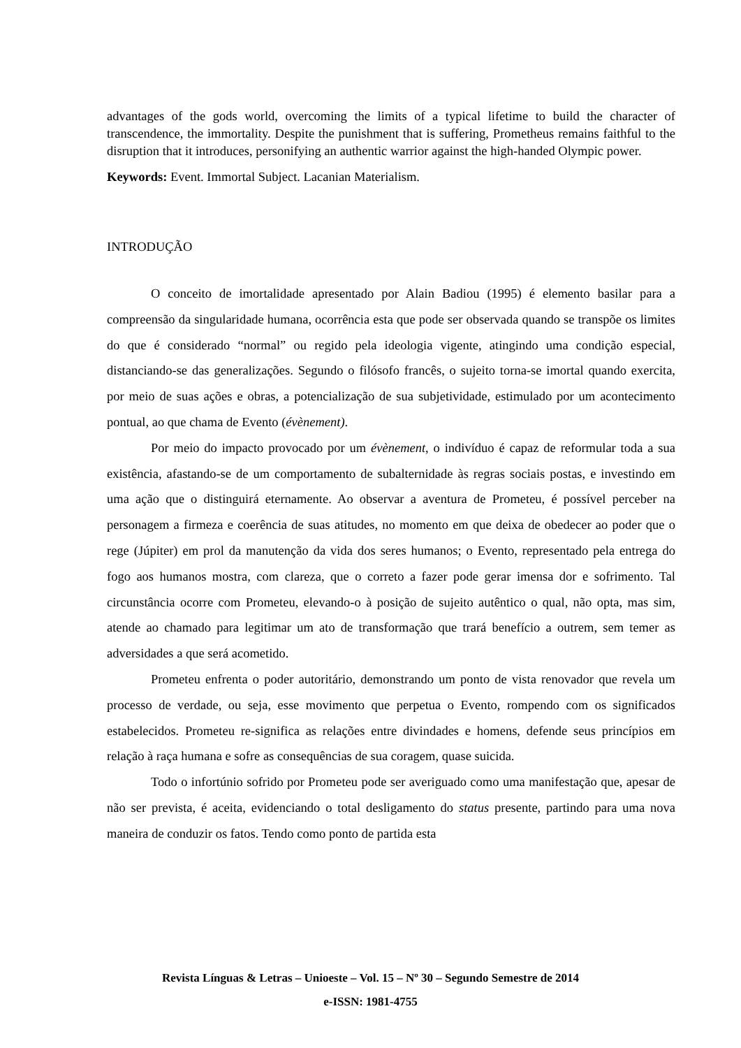advantages of the gods world, overcoming the limits of a typical lifetime to build the character of transcendence, the immortality. Despite the punishment that is suffering, Prometheus remains faithful to the disruption that it introduces, personifying an authentic warrior against the high-handed Olympic power.
Keywords: Event. Immortal Subject. Lacanian Materialism.
INTRODUÇÃO
O conceito de imortalidade apresentado por Alain Badiou (1995) é elemento basilar para a compreensão da singularidade humana, ocorrência esta que pode ser observada quando se transpõe os limites do que é considerado “normal” ou regido pela ideologia vigente, atingindo uma condição especial, distanciando-se das generalizações. Segundo o filósofo francês, o sujeito torna-se imortal quando exercita, por meio de suas ações e obras, a potencialização de sua subjetividade, estimulado por um acontecimento pontual, ao que chama de Evento (évènement).
Por meio do impacto provocado por um évènement, o indivíduo é capaz de reformular toda a sua existência, afastando-se de um comportamento de subalternidade às regras sociais postas, e investindo em uma ação que o distinguirá eternamente. Ao observar a aventura de Prometeu, é possível perceber na personagem a firmeza e coerência de suas atitudes, no momento em que deixa de obedecer ao poder que o rege (Júpiter) em prol da manutenção da vida dos seres humanos; o Evento, representado pela entrega do fogo aos humanos mostra, com clareza, que o correto a fazer pode gerar imensa dor e sofrimento. Tal circunstância ocorre com Prometeu, elevando-o à posição de sujeito autêntico o qual, não opta, mas sim, atende ao chamado para legitimar um ato de transformação que trará benefício a outrem, sem temer as adversidades a que será acometido.
Prometeu enfrenta o poder autoritário, demonstrando um ponto de vista renovador que revela um processo de verdade, ou seja, esse movimento que perpetua o Evento, rompendo com os significados estabelecidos. Prometeu re-significa as relações entre divindades e homens, defende seus princípios em relação à raça humana e sofre as consequências de sua coragem, quase suicida.
Todo o infortúnio sofrido por Prometeu pode ser averiguado como uma manifestação que, apesar de não ser prevista, é aceita, evidenciando o total desligamento do status presente, partindo para uma nova maneira de conduzir os fatos. Tendo como ponto de partida esta
Revista Línguas & Letras – Unioeste – Vol. 15 – Nº 30 – Segundo Semestre de 2014
e-ISSN: 1981-4755